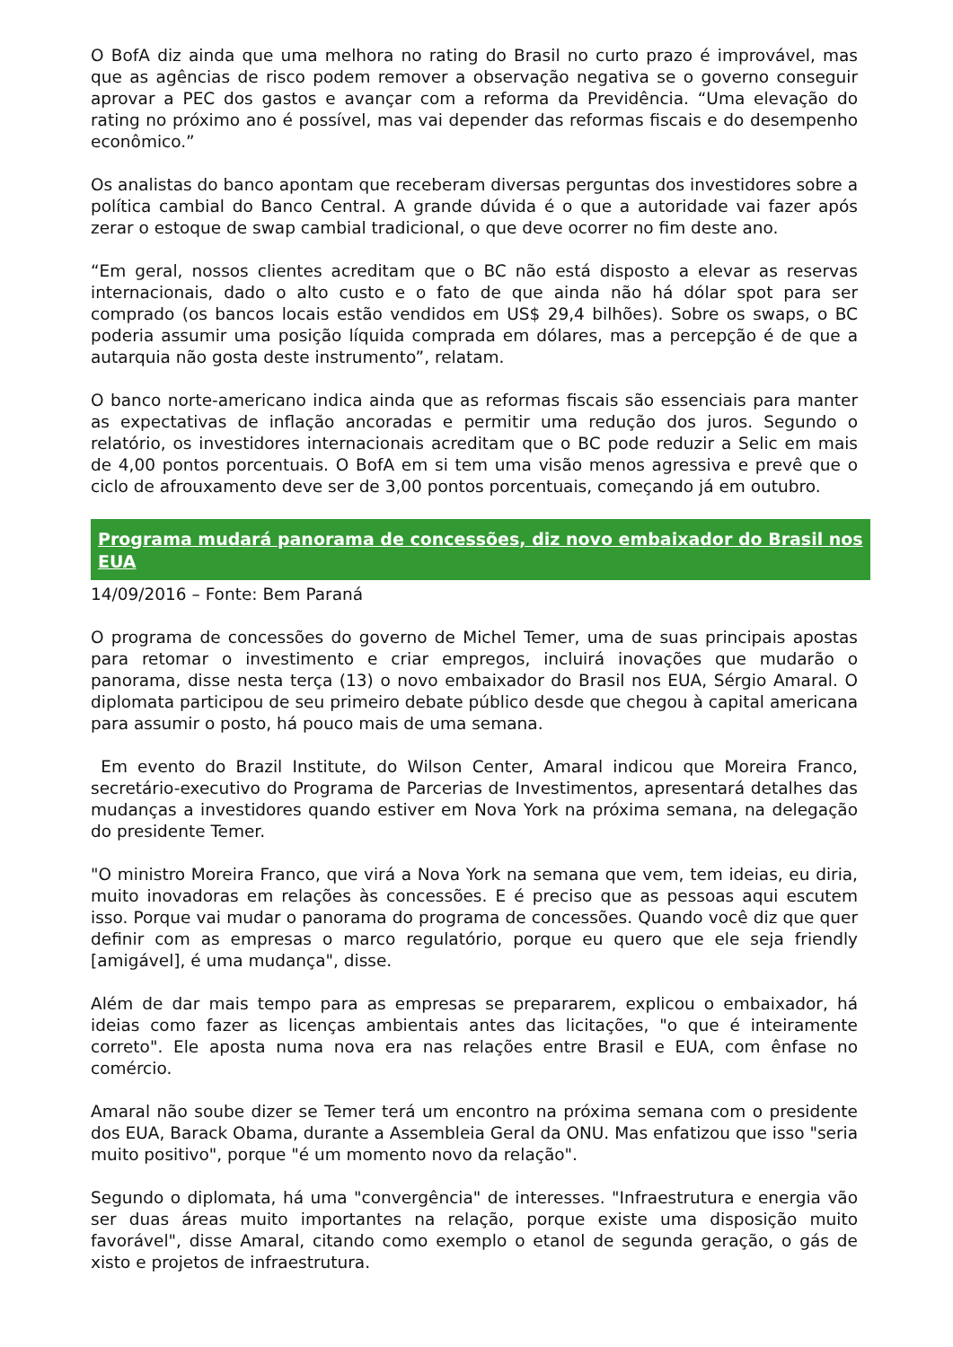O BofA diz ainda que uma melhora no rating do Brasil no curto prazo é improvável, mas que as agências de risco podem remover a observação negativa se o governo conseguir aprovar a PEC dos gastos e avançar com a reforma da Previdência. “Uma elevação do rating no próximo ano é possível, mas vai depender das reformas fiscais e do desempenho econômico.”
Os analistas do banco apontam que receberam diversas perguntas dos investidores sobre a política cambial do Banco Central. A grande dúvida é o que a autoridade vai fazer após zerar o estoque de swap cambial tradicional, o que deve ocorrer no fim deste ano.
“Em geral, nossos clientes acreditam que o BC não está disposto a elevar as reservas internacionais, dado o alto custo e o fato de que ainda não há dólar spot para ser comprado (os bancos locais estão vendidos em US$ 29,4 bilhões). Sobre os swaps, o BC poderia assumir uma posição líquida comprada em dólares, mas a percepção é de que a autarquia não gosta deste instrumento”, relatam.
O banco norte-americano indica ainda que as reformas fiscais são essenciais para manter as expectativas de inflação ancoradas e permitir uma redução dos juros. Segundo o relatório, os investidores internacionais acreditam que o BC pode reduzir a Selic em mais de 4,00 pontos porcentuais. O BofA em si tem uma visão menos agressiva e prevê que o ciclo de afrouxamento deve ser de 3,00 pontos porcentuais, começando já em outubro.
Programa mudará panorama de concessões, diz novo embaixador do Brasil nos EUA
14/09/2016 – Fonte: Bem Paraná
O programa de concessões do governo de Michel Temer, uma de suas principais apostas para retomar o investimento e criar empregos, incluirá inovações que mudarão o panorama, disse nesta terça (13) o novo embaixador do Brasil nos EUA, Sérgio Amaral. O diplomata participou de seu primeiro debate público desde que chegou à capital americana para assumir o posto, há pouco mais de uma semana.
Em evento do Brazil Institute, do Wilson Center, Amaral indicou que Moreira Franco, secretário-executivo do Programa de Parcerias de Investimentos, apresentará detalhes das mudanças a investidores quando estiver em Nova York na próxima semana, na delegação do presidente Temer.
"O ministro Moreira Franco, que virá a Nova York na semana que vem, tem ideias, eu diria, muito inovadoras em relações às concessões. E é preciso que as pessoas aqui escutem isso. Porque vai mudar o panorama do programa de concessões. Quando você diz que quer definir com as empresas o marco regulatório, porque eu quero que ele seja friendly [amigável], é uma mudança", disse.
Além de dar mais tempo para as empresas se prepararem, explicou o embaixador, há ideias como fazer as licenças ambientais antes das licitações, "o que é inteiramente correto". Ele aposta numa nova era nas relações entre Brasil e EUA, com ênfase no comércio.
Amaral não soube dizer se Temer terá um encontro na próxima semana com o presidente dos EUA, Barack Obama, durante a Assembleia Geral da ONU. Mas enfatizou que isso "seria muito positivo", porque "é um momento novo da relação".
Segundo o diplomata, há uma "convergência" de interesses. "Infraestrutura e energia vão ser duas áreas muito importantes na relação, porque existe uma disposição muito favorável", disse Amaral, citando como exemplo o etanol de segunda geração, o gás de xisto e projetos de infraestrutura.